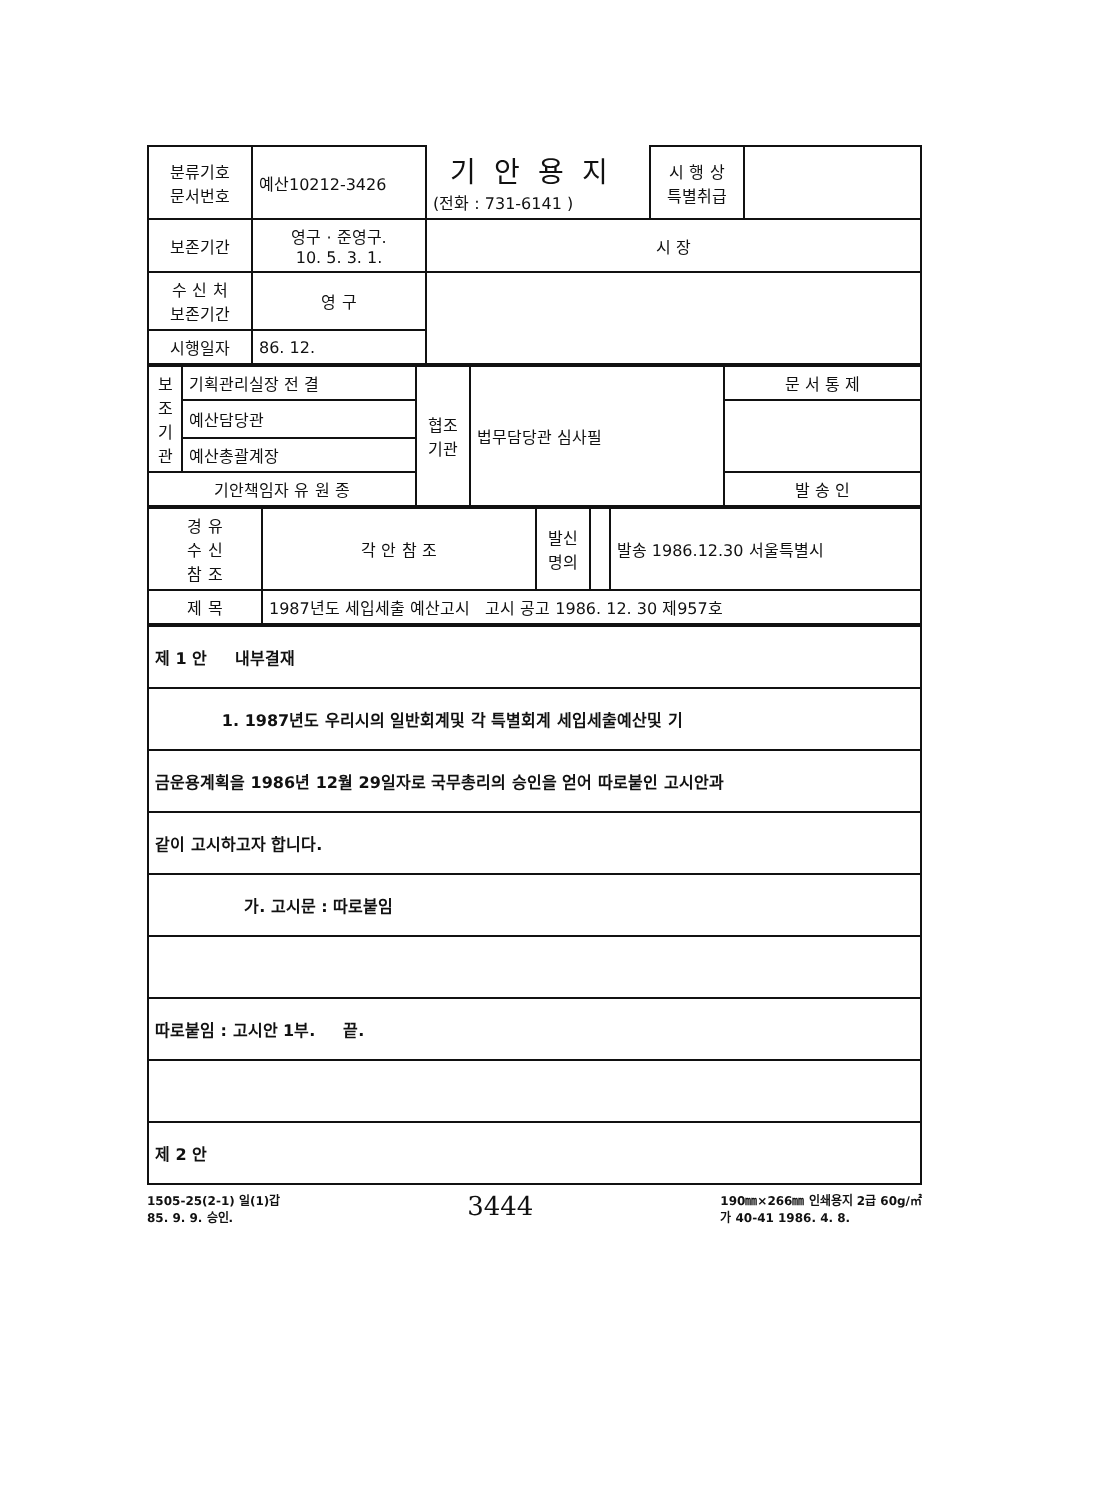| 분류기호 문서번호 | 예산10212-3426 | 기안용지 (전화 : 731-6141 ) | 시 행 상 특별취급 | |
| 보존기간 | 영구 · 준영구. 10. 5. 3. 1. | 시 장 | | |
| 수 신 처 보존기간 | 영 구 | | | |
| 시행일자 | 86. 12. | | | |
| 보조기관 | 기획관리실장 전 결 | 협조기관 | 법무담당관 심사필 | 문 서 통 제 |
| | 예산담당관 | | | |
| | 예산총괄계장 | | | |
| 기안책임자 유 원 종 | | | | 발 송 인 |
| 경 유 수 신 참 조 | 각 안 참 조 | 발신명의 | | 발송 1986.12.30 서울특별시 |
| 제 목 | 1987년도 세입세출 예산고시 고시 공고 1986. 12. 30 제957호 | | | |
| 제 1 안 내부결재 |
| 1. 1987년도 우리시의 일반회계및 각 특별회계 세입세출예산및 기 |
| 금운용계획을 1986년 12월 29일자로 국무총리의 승인을 얻어 따로붙인 고시안과 |
| 같이 고시하고자 합니다. |
| 가. 고시문 : 따로붙임 |
| 따로붙임 : 고시안 1부. 끝. |
| 제 2 안 |
1505-25(2-1) 일(1)갑
85. 9. 9. 승인.
3444
190㎜×266㎜ 인쇄용지 2급 60g/㎡
가 40-41 1986. 4. 8.